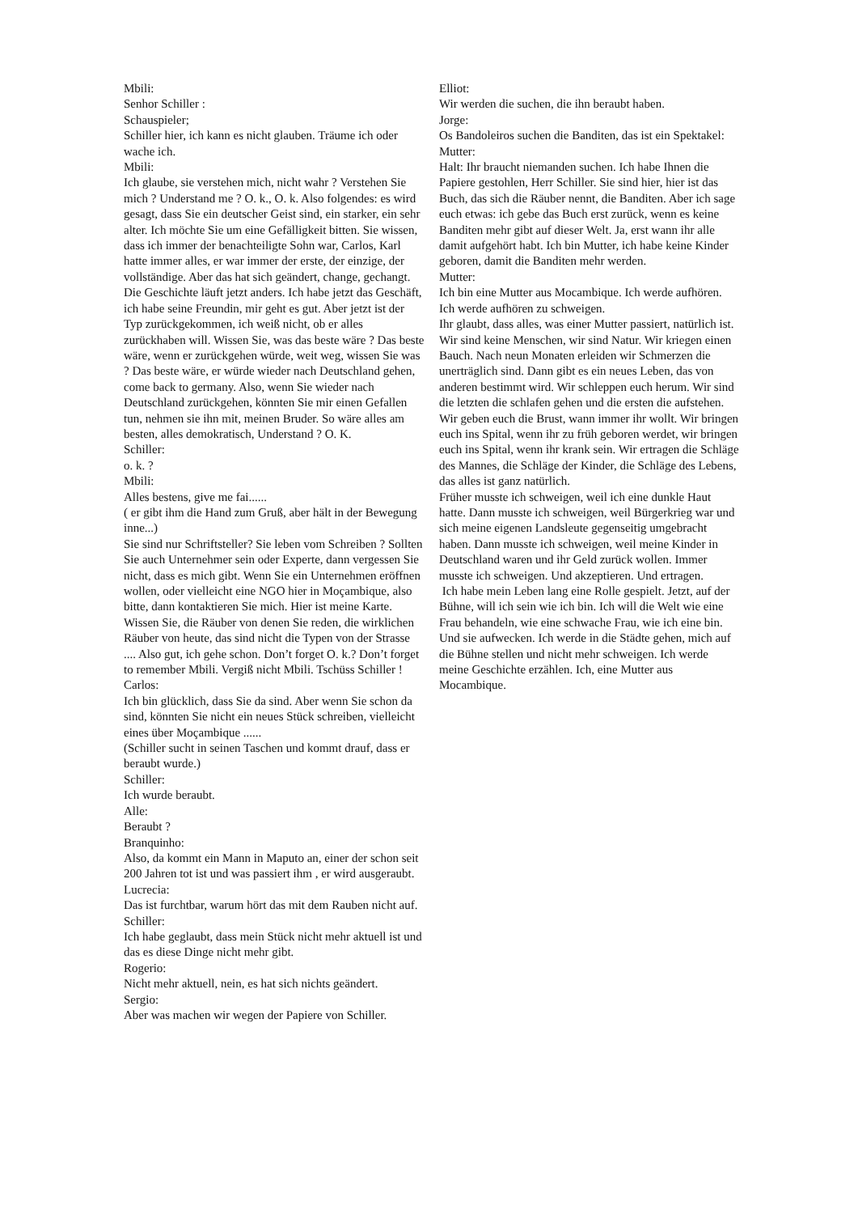Mbili:
Senhor Schiller :
Schauspieler;
Schiller hier, ich kann es nicht glauben. Träume ich oder wache ich.
Mbili:
Ich glaube, sie verstehen mich, nicht wahr ? Verstehen Sie mich ? Understand me ? O. k., O. k. Also folgendes: es wird gesagt, dass Sie ein deutscher Geist sind, ein starker, ein sehr alter. Ich möchte Sie um eine Gefälligkeit bitten. Sie wissen, dass ich immer der benachteiligte Sohn war, Carlos, Karl hatte immer alles, er war immer der erste, der einzige, der vollständige. Aber das hat sich geändert, change, gechangt. Die Geschichte läuft jetzt anders. Ich habe jetzt das Geschäft, ich habe seine Freundin, mir geht es gut. Aber jetzt ist der Typ zurückgekommen, ich weiß nicht, ob er alles zurückhaben will. Wissen Sie, was das beste wäre ? Das beste wäre, wenn er zurückgehen würde, weit weg, wissen Sie was ? Das beste wäre, er würde wieder nach Deutschland gehen, come back to germany. Also, wenn Sie wieder nach Deutschland zurückgehen, könnten Sie mir einen Gefallen tun, nehmen sie ihn mit, meinen Bruder. So wäre alles am besten, alles demokratisch, Understand ? O. K.
Schiller:
o. k. ?
Mbili:
Alles bestens, give me fai......
( er gibt ihm die Hand zum Gruß, aber hält in der Bewegung inne...)
Sie sind nur Schriftsteller? Sie leben vom Schreiben ? Sollten Sie auch Unternehmer sein oder Experte, dann vergessen Sie nicht, dass es mich gibt. Wenn Sie ein Unternehmen eröffnen wollen, oder vielleicht eine NGO hier in Moçambique, also bitte, dann kontaktieren Sie mich. Hier ist meine Karte. Wissen Sie, die Räuber von denen Sie reden, die wirklichen Räuber von heute, das sind nicht die Typen von der Strasse .... Also gut, ich gehe schon. Don’t forget O. k.? Don’t forget to remember Mbili. Vergiß nicht Mbili. Tschüss Schiller !
Carlos:
Ich bin glücklich, dass Sie da sind. Aber wenn Sie schon da sind, könnten Sie nicht ein neues Stück schreiben, vielleicht eines über Moçambique ......
(Schiller sucht in seinen Taschen und kommt drauf, dass er beraubt wurde.)
Schiller:
Ich wurde beraubt.
Alle:
Beraubt ?
Branquinho:
Also, da kommt ein Mann in Maputo an, einer der schon seit 200 Jahren tot ist und was passiert ihm , er wird ausgeraubt.
Lucrecia:
Das ist furchtbar, warum hört das mit dem Rauben nicht auf.
Schiller:
Ich habe geglaubt, dass mein Stück nicht mehr aktuell ist und das es diese Dinge nicht mehr gibt.
Rogerio:
Nicht mehr aktuell, nein, es hat sich nichts geändert.
Sergio:
Aber was machen wir wegen der Papiere von Schiller.
Elliot:
Wir werden die suchen, die ihn beraubt haben.
Jorge:
Os Bandoleiros suchen die Banditen, das ist ein Spektakel:
Mutter:
Halt: Ihr braucht niemanden suchen. Ich habe Ihnen die Papiere gestohlen, Herr Schiller. Sie sind hier, hier ist das Buch, das sich die Räuber nennt, die Banditen. Aber ich sage euch etwas: ich gebe das Buch erst zurück, wenn es keine Banditen mehr gibt auf dieser Welt. Ja, erst wann ihr alle damit aufgehört habt. Ich bin Mutter, ich habe keine Kinder geboren, damit die Banditen mehr werden.
Mutter:
Ich bin eine Mutter aus Mocambique. Ich werde aufhören. Ich werde aufhören zu schweigen.
Ihr glaubt, dass alles, was einer Mutter passiert, natürlich ist. Wir sind keine Menschen, wir sind Natur. Wir kriegen einen Bauch. Nach neun Monaten erleiden wir Schmerzen die unerträglich sind. Dann gibt es ein neues Leben, das von anderen bestimmt wird. Wir schleppen euch herum. Wir sind die letzten die schlafen gehen und die ersten die aufstehen. Wir geben euch die Brust, wann immer ihr wollt. Wir bringen euch ins Spital, wenn ihr zu früh geboren werdet, wir bringen euch ins Spital, wenn ihr krank sein. Wir ertragen die Schläge des Mannes, die Schläge der Kinder, die Schläge des Lebens, das alles ist ganz natürlich.
Früher musste ich schweigen, weil ich eine dunkle Haut hatte. Dann musste ich schweigen, weil Bürgerkrieg war und sich meine eigenen Landsleute gegenseitig umgebracht haben. Dann musste ich schweigen, weil meine Kinder in Deutschland waren und ihr Geld zurück wollen. Immer musste ich schweigen. Und akzeptieren. Und ertragen.
Ich habe mein Leben lang eine Rolle gespielt. Jetzt, auf der Bühne, will ich sein wie ich bin. Ich will die Welt wie eine Frau behandeln, wie eine schwache Frau, wie ich eine bin. Und sie aufwecken. Ich werde in die Städte gehen, mich auf die Bühne stellen und nicht mehr schweigen. Ich werde meine Geschichte erzählen. Ich, eine Mutter aus Mocambique.